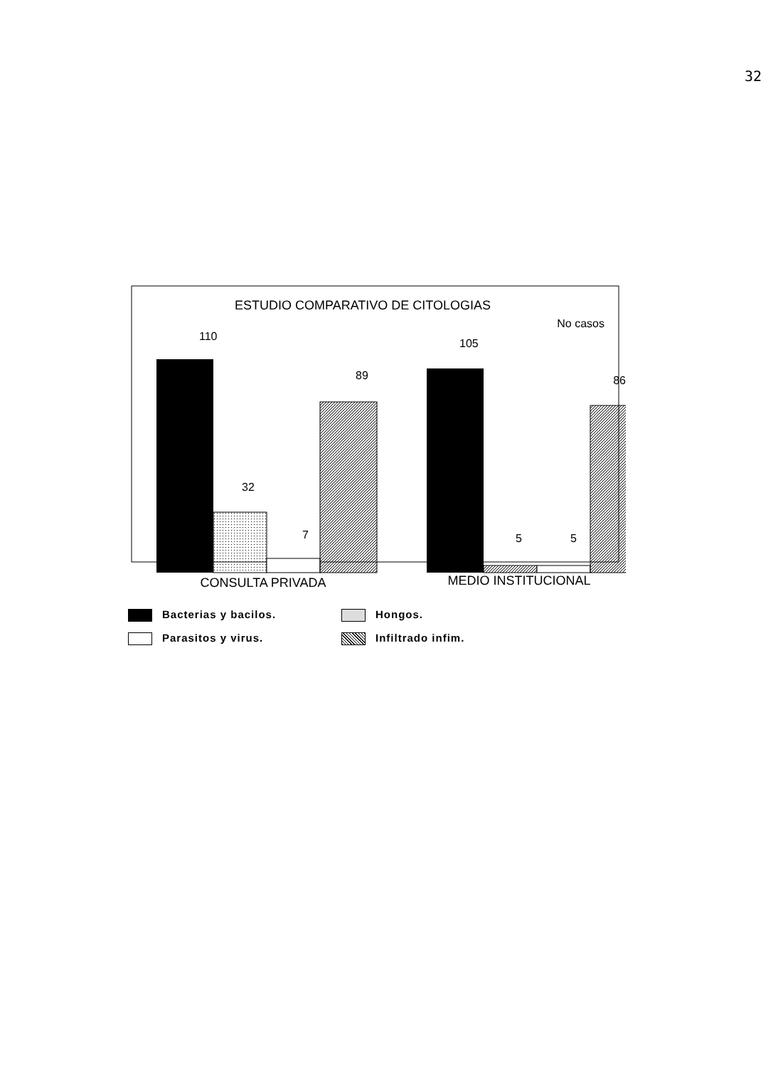32
ESTUDIO COMPARATIVO DE CITOLOGIAS
No casos
110
32
7
89
105
5
5
86
CONSULTA PRIVADA
MEDIO INSTITUCIONAL
Bacterias y bacilos.
Hongos.
Parasitos y virus.
Infiltrado infim.